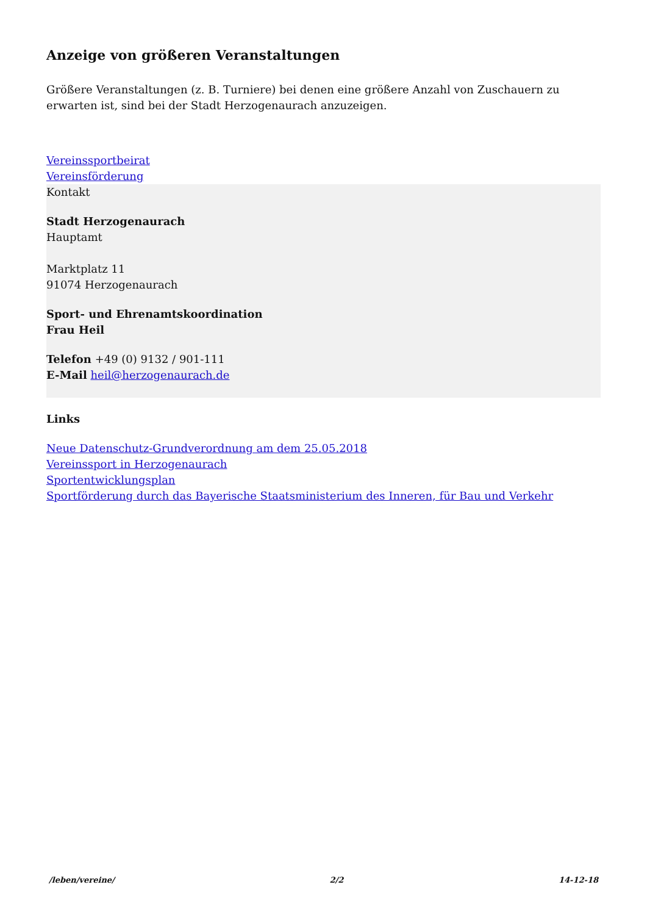Anzeige von größeren Veranstaltungen
Größere Veranstaltungen (z. B. Turniere) bei denen eine größere Anzahl von Zuschauern zu erwarten ist, sind bei der Stadt Herzogenaurach anzuzeigen.
Vereinssportbeirat
Vereinsförderung
Kontakt
Stadt Herzogenaurach
Hauptamt
Marktplatz 11
91074 Herzogenaurach
Sport- und Ehrenamtskoordination
Frau Heil
Telefon +49 (0) 9132 / 901-111
E-Mail heil@herzogenaurach.de
Links
Neue Datenschutz-Grundverordnung am dem 25.05.2018
Vereinssport in Herzogenaurach
Sportentwicklungsplan
Sportförderung durch das Bayerische Staatsministerium des Inneren, für Bau und Verkehr
/leben/vereine/ 2/2 14-12-18